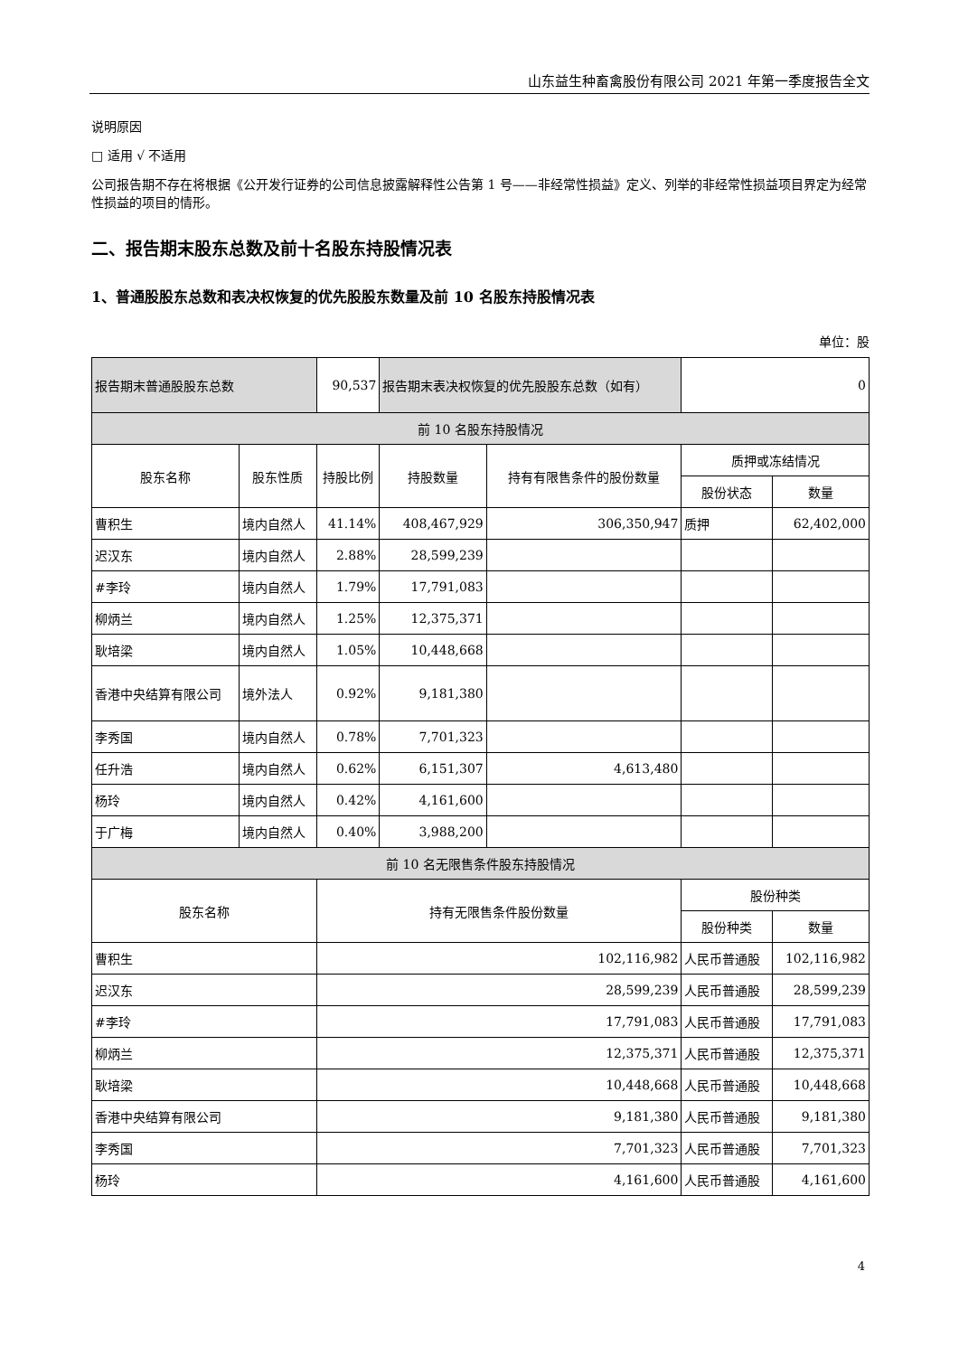山东益生种畜禽股份有限公司 2021 年第一季度报告全文
说明原因
□ 适用 √ 不适用
公司报告期不存在将根据《公开发行证券的公司信息披露解释性公告第 1 号——非经常性损益》定义、列举的非经常性损益项目界定为经常性损益的项目的情形。
二、报告期末股东总数及前十名股东持股情况表
1、普通股股东总数和表决权恢复的优先股股东数量及前 10 名股东持股情况表
单位：股
| 报告期末普通股股东总数 | | 90,537 | 报告期末表决权恢复的优先股股东总数（如有） | | 0 | |
| 前 10 名股东持股情况 | | | | | | |
| 股东名称 | 股东性质 | 持股比例 | 持股数量 | 持有有限售条件的股份数量 | 质押或冻结情况 | |
| | | | | | 股份状态 | 数量 |
| 曹积生 | 境内自然人 | 41.14% | 408,467,929 | 306,350,947 | 质押 | 62,402,000 |
| 迟汉东 | 境内自然人 | 2.88% | 28,599,239 | | | |
| #李玲 | 境内自然人 | 1.79% | 17,791,083 | | | |
| 柳炳兰 | 境内自然人 | 1.25% | 12,375,371 | | | |
| 耿培梁 | 境内自然人 | 1.05% | 10,448,668 | | | |
| 香港中央结算有限公司 | 境外法人 | 0.92% | 9,181,380 | | | |
| 李秀国 | 境内自然人 | 0.78% | 7,701,323 | | | |
| 任升浩 | 境内自然人 | 0.62% | 6,151,307 | 4,613,480 | | |
| 杨玲 | 境内自然人 | 0.42% | 4,161,600 | | | |
| 于广梅 | 境内自然人 | 0.40% | 3,988,200 | | | |
| 前 10 名无限售条件股东持股情况 | | | | | | |
| 股东名称 | | 持有无限售条件股份数量 | | | 股份种类 | |
| | | | | | 股份种类 | 数量 |
| 曹积生 | | 102,116,982 | | | 人民币普通股 | 102,116,982 |
| 迟汉东 | | 28,599,239 | | | 人民币普通股 | 28,599,239 |
| #李玲 | | 17,791,083 | | | 人民币普通股 | 17,791,083 |
| 柳炳兰 | | 12,375,371 | | | 人民币普通股 | 12,375,371 |
| 耿培梁 | | 10,448,668 | | | 人民币普通股 | 10,448,668 |
| 香港中央结算有限公司 | | 9,181,380 | | | 人民币普通股 | 9,181,380 |
| 李秀国 | | 7,701,323 | | | 人民币普通股 | 7,701,323 |
| 杨玲 | | 4,161,600 | | | 人民币普通股 | 4,161,600 |
4